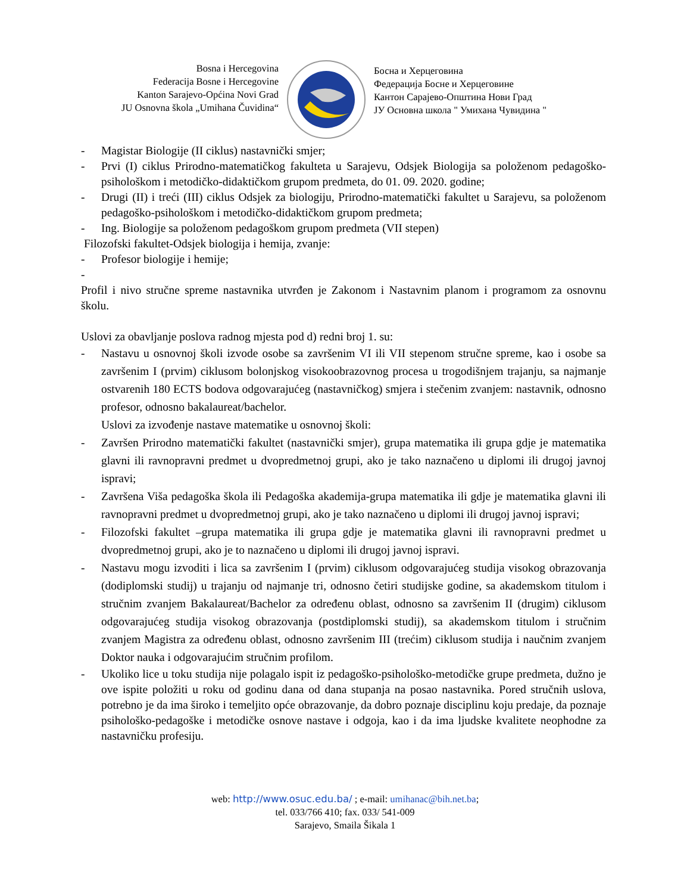Bosna i Hercegovina
Federacija Bosne i Hercegovine
Kanton Sarajevo-Općina Novi Grad
JU Osnovna škola „Umihana Čuvidina“
Босна и Херцеговина
Федерација Босне и Херцеговине
Кантон Сарајево-Општина Нови Град
ЈУ Основна школа " Умихана Чувидина "
- Magistar Biologije (II ciklus) nastavnički smjer;
- Prvi (I) ciklus Prirodno-matematičkog fakulteta u Sarajevu, Odsjek Biologija sa položenom pedagoško-psihološkom i metodičko-didaktičkom grupom predmeta, do 01. 09. 2020. godine;
- Drugi (II) i treći (III) ciklus Odsjek za biologiju, Prirodno-matematički fakultet u Sarajevu, sa položenom pedagoško-psihološkom i metodičko-didaktičkom grupom predmeta;
- Ing. Biologije sa položenom pedagoškom grupom predmeta (VII stepen)
Filozofski fakultet-Odsjek biologija i hemija, zvanje:
- Profesor biologije i hemije;
-
Profil i nivo stručne spreme nastavnika utvrđen je Zakonom i Nastavnim planom i programom za osnovnu školu.
Uslovi za obavljanje poslova radnog mjesta pod d) redni broj 1. su:
- Nastavu u osnovnoj školi izvode osobe sa završenim VI ili VII stepenom stručne spreme, kao i osobe sa završenim I (prvim) ciklusom bolonjskog visokoobrazovnog procesa u trogodišnjem trajanju, sa najmanje ostvarenih 180 ECTS bodova odgovarajućeg (nastavničkog) smjera i stečenim zvanjem: nastavnik, odnosno profesor, odnosno bakalaureat/bachelor.
Uslovi za izvođenje nastave matematike u osnovnoj školi:
- Završen Prirodno matematički fakultet (nastavnički smjer), grupa matematika ili grupa gdje je matematika glavni ili ravnopravni predmet u dvopredmetnoj grupi, ako je tako naznačeno u diplomi ili drugoj javnoj ispravi;
- Završena Viša pedagoška škola ili Pedagoška akademija-grupa matematika ili gdje je matematika glavni ili ravnopravni predmet u dvopredmetnoj grupi, ako je tako naznačeno u diplomi ili drugoj javnoj ispravi;
- Filozofski fakultet –grupa matematika ili grupa gdje je matematika glavni ili ravnopravni predmet u dvopredmetnoj grupi, ako je to naznačeno u diplomi ili drugoj javnoj ispravi.
- Nastavu mogu izvoditi i lica sa završenim I (prvim) ciklusom odgovarajućeg studija visokog obrazovanja (dodiplomski studij) u trajanju od najmanje tri, odnosno četiri studijske godine, sa akademskom titulom i stručnim zvanjem Bakalaureat/Bachelor za određenu oblast, odnosno sa završenim II (drugim) ciklusom odgovarajućeg studija visokog obrazovanja (postdiplomski studij), sa akademskom titulom i stručnim zvanjem Magistra za određenu oblast, odnosno završenim III (trećim) ciklusom studija i naučnim zvanjem Doktor nauka i odgovarajućim stručnim profilom.
- Ukoliko lice u toku studija nije polagalo ispit iz pedagoško-psihološko-metodičke grupe predmeta, dužno je ove ispite položiti u roku od godinu dana od dana stupanja na posao nastavnika. Pored stručnih uslova, potrebno je da ima široko i temeljito opće obrazovanje, da dobro poznaje disciplinu koju predaje, da poznaje psihološko-pedagoške i metodičke osnove nastave i odgoja, kao i da ima ljudske kvalitete neophodne za nastavničku profesiju.
web: http://www.osuc.edu.ba/ ; e-mail: umihanac@bih.net.ba;
tel. 033/766 410; fax. 033/ 541-009
Sarajevo, Smaila Šikala 1